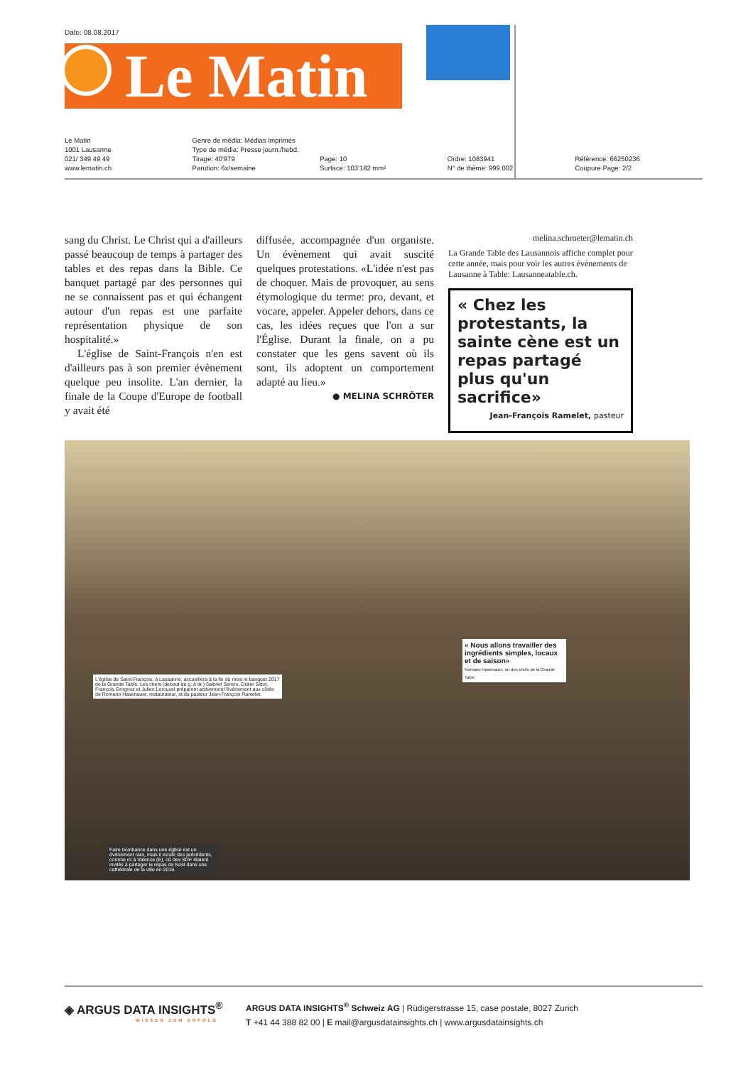Date: 08.08.2017
Le Matin
Le Matin
1001 Lausanne
021/ 349 49 49
www.lematin.ch
Genre de média: Médias imprimés
Type de média: Presse journ./hebd.
Tirage: 40'979
Parution: 6x/semaine
Page: 10
Surface: 103'182 mm²
Ordre: 1083941
N° de thème: 999.002
Référence: 66250236
Coupure Page: 2/2
sang du Christ. Le Christ qui a d'ailleurs passé beaucoup de temps à partager des tables et des repas dans la Bible. Ce banquet partagé par des personnes qui ne se connaissent pas et qui échangent autour d'un repas est une parfaite représentation physique de son hospitalité.»
L'église de Saint-François n'en est d'ailleurs pas à son premier évènement quelque peu insolite. L'an dernier, la finale de la Coupe d'Europe de football y avait été
diffusée, accompagnée d'un organiste. Un évènement qui avait suscité quelques protestations. «L'idée n'est pas de choquer. Mais de provoquer, au sens étymologique du terme: pro, devant, et vocare, appeler. Appeler dehors, dans ce cas, les idées reçues que l'on a sur l'Église. Durant la finale, on a pu constater que les gens savent où ils sont, ils adoptent un comportement adapté au lieu.»
● MELINA SCHRÖTER
melina.schroeter@lematin.ch
La Grande Table des Lausannois affiche complet pour cette année, mais pour voir les autres évènements de Lausanne à Table: Lausanneatable.ch.
« Chez les protestants, la sainte cène est un repas partagé plus qu'un sacrifice»
Jean-François Ramelet, pasteur
L'église de Saint-François, à Lausanne, accueillera à la fin du mois le banquet 2017 de la Grande Table. Les chefs (debout de g. à dr.) Gabriel Serero, Didier Sidot, François Grognuz et Julien Lerouxel préparent activement l'événement aux côtés de Romano Hasenauer, restaurateur, et du pasteur Jean-François Ramelet.
« Nous allons travailler des ingrédients simples, locaux et de saison»
Romano Hasenauer, un des chefs de la Grande Table
Faire bombance dans une église est un évènement rare, mais il existe des précédents, comme ici à Valence (E), où des SDF étaient invités à partager le repas de Noël dans une cathédrale de la ville en 2016.
◈ ARGUS DATA INSIGHTS<sup>®</sup>
WISSEN ZUM ERFOLG
ARGUS DATA INSIGHTS<sup>®</sup> Schweiz AG | Rüdigerstrasse 15, case postale, 8027 Zurich
T +41 44 388 82 00 | E mail@argusdatainsights.ch | www.argusdatainsights.ch